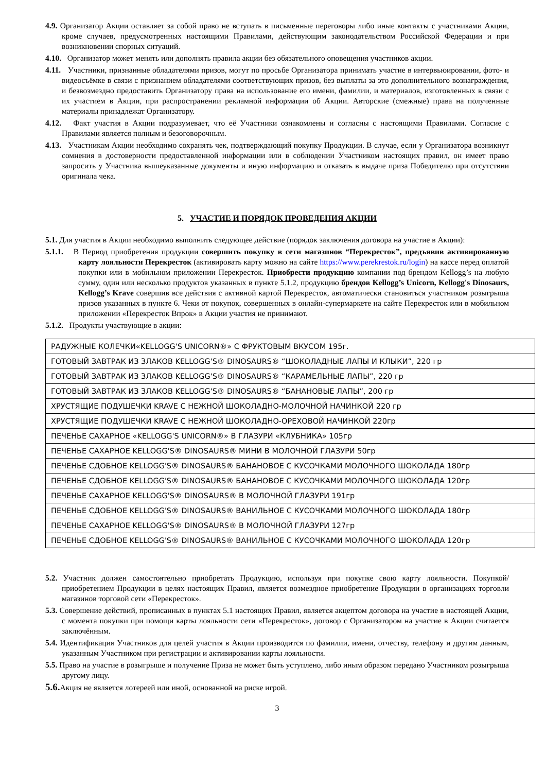4.9. Организатор Акции оставляет за собой право не вступать в письменные переговоры либо иные контакты с участниками Акции, кроме случаев, предусмотренных настоящими Правилами, действующим законодательством Российской Федерации и при возникновении спорных ситуаций.
4.10. Организатор может менять или дополнять правила акции без обязательного оповещения участников акции.
4.11. Участники, признанные обладателями призов, могут по просьбе Организатора принимать участие в интервьюировании, фото- и видеосъёмке в связи с признанием обладателями соответствующих призов, без выплаты за это дополнительного вознаграждения, и безвозмездно предоставить Организатору права на использование его имени, фамилии, и материалов, изготовленных в связи с их участием в Акции, при распространении рекламной информации об Акции. Авторские (смежные) права на полученные материалы принадлежат Организатору.
4.12. Факт участия в Акции подразумевает, что её Участники ознакомлены и согласны с настоящими Правилами. Согласие с Правилами является полным и безоговорочным.
4.13. Участникам Акции необходимо сохранять чек, подтверждающий покупку Продукции. В случае, если у Организатора возникнут сомнения в достоверности предоставленной информации или в соблюдении Участником настоящих правил, он имеет право запросить у Участника вышеуказанные документы и иную информацию и отказать в выдаче приза Победителю при отсутствии оригинала чека.
5. УЧАСТИЕ И ПОРЯДОК ПРОВЕДЕНИЯ АКЦИИ
5.1. Для участия в Акции необходимо выполнить следующее действие (порядок заключения договора на участие в Акции):
5.1.1. В Период приобретения продукции совершить покупку в сети магазинов “Перекресток”, предъявив активированную карту лояльности Перекресток (активировать карту можно на сайте https://www.perekrestok.ru/login) на кассе перед оплатой покупки или в мобильном приложении Перекресток. Приобрести продукцию компании под брендом Kellogg’s на любую сумму, один или несколько продуктов указанных в пункте 5.1.2, продукцию брендов Kellogg’s Unicorn, Kellogg's Dinosaurs, Kellogg’s Krave совершив все действия с активной картой Перекресток, автоматически становиться участником розыгрыша призов указанных в пункте 6. Чеки от покупок, совершенных в онлайн-супермаркете на сайте Перекресток или в мобильном приложении «Перекресток Впрок» в Акции участия не принимают.
5.1.2. Продукты участвующие в акции:
| РАДУЖНЫЕ КОЛЕЧКИ«KELLOGG'S UNICORN®» С ФРУКТОВЫМ ВКУСОМ 195г. |
| ГОТОВЫЙ ЗАВТРАК ИЗ ЗЛАКОВ KELLOGG'S® DINOSAURS® “ШОКОЛАДНЫЕ ЛАПЫ И КЛЫКИ”, 220 гр |
| ГОТОВЫЙ ЗАВТРАК ИЗ ЗЛАКОВ KELLOGG'S® DINOSAURS® “КАРАМЕЛЬНЫЕ ЛАПЫ”, 220 гр |
| ГОТОВЫЙ ЗАВТРАК ИЗ ЗЛАКОВ KELLOGG'S® DINOSAURS® “БАНАНОВЫЕ ЛАПЫ”, 200 гр |
| ХРУСТЯЩИЕ ПОДУШЕЧКИ KRAVE С НЕЖНОЙ ШОКОЛАДНО-МОЛОЧНОЙ НАЧИНКОЙ 220 гр |
| ХРУСТЯЩИЕ ПОДУШЕЧКИ KRAVE С НЕЖНОЙ ШОКОЛАДНО-ОРЕХОВОЙ НАЧИНКОЙ 220гр |
| ПЕЧЕНЬЕ САХАРНОЕ «KELLOGG'S UNICORN®» В ГЛАЗУРИ «КЛУБНИКА» 105гр |
| ПЕЧЕНЬЕ САХАРНОЕ KELLOGG'S® DINOSAURS® МИНИ В МОЛОЧНОЙ ГЛАЗУРИ 50гр |
| ПЕЧЕНЬЕ СДОБНОЕ KELLOGG'S® DINOSAURS® БАНАНОВОЕ С КУСОЧКАМИ МОЛОЧНОГО ШОКОЛАДА 180гр |
| ПЕЧЕНЬЕ СДОБНОЕ KELLOGG'S® DINOSAURS® БАНАНОВОЕ С КУСОЧКАМИ МОЛОЧНОГО ШОКОЛАДА 120гр |
| ПЕЧЕНЬЕ САХАРНОЕ KELLOGG'S® DINOSAURS® В МОЛОЧНОЙ ГЛАЗУРИ 191гр |
| ПЕЧЕНЬЕ СДОБНОЕ KELLOGG'S® DINOSAURS® ВАНИЛЬНОЕ С КУСОЧКАМИ МОЛОЧНОГО ШОКОЛАДА 180гр |
| ПЕЧЕНЬЕ САХАРНОЕ KELLOGG'S® DINOSAURS® В МОЛОЧНОЙ ГЛАЗУРИ 127гр |
| ПЕЧЕНЬЕ СДОБНОЕ KELLOGG'S® DINOSAURS® ВАНИЛЬНОЕ С КУСОЧКАМИ МОЛОЧНОГО ШОКОЛАДА 120гр |
5.2. Участник должен самостоятельно приобретать Продукцию, используя при покупке свою карту лояльности. Покупкой/приобретением Продукции в целях настоящих Правил, является возмездное приобретение Продукции в организациях торговли магазинов торговой сети «Перекресток».
5.3. Совершение действий, прописанных в пунктах 5.1 настоящих Правил, является акцептом договора на участие в настоящей Акции, с момента покупки при помощи карты лояльности сети «Перекресток», договор с Организатором на участие в Акции считается заключённым.
5.4. Идентификация Участников для целей участия в Акции производится по фамилии, имени, отчеству, телефону и другим данным, указанным Участником при регистрации и активировании карты лояльности.
5.5. Право на участие в розыгрыше и получение Приза не может быть уступлено, либо иным образом передано Участником розыгрыша другому лицу.
5.6. Акция не является лотереей или иной, основанной на риске игрой.
3